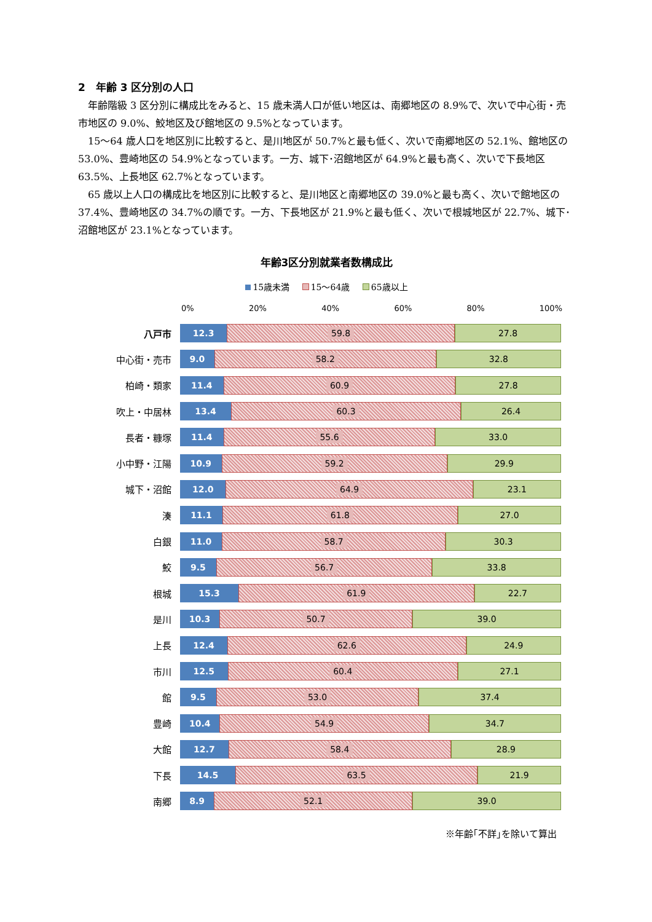2　年齢 3 区分別の人口
年齢階級 3 区分別に構成比をみると、15 歳未満人口が低い地区は、南郷地区の 8.9%で、次いで中心街・売市地区の 9.0%、鮫地区及び館地区の 9.5%となっています。
15～64 歳人口を地区別に比較すると、是川地区が 50.7%と最も低く、次いで南郷地区の 52.1%、館地区の 53.0%、豊崎地区の 54.9%となっています。一方、城下･沼館地区が 64.9%と最も高く、次いで下長地区 63.5%、上長地区 62.7%となっています。
65 歳以上人口の構成比を地区別に比較すると、是川地区と南郷地区の 39.0%と最も高く、次いで館地区の 37.4%、豊崎地区の 34.7%の順です。一方、下長地区が 21.9%と最も低く、次いで根城地区が 22.7%、城下･沼館地区が 23.1%となっています。
年齢3区分別就業者数構成比
15歳未満 15～64歳 65歳以上
0% 20% 40% 60% 80% 100%
八戸市
12.3 59.8 27.8
中心街・売市
9.0 58.2 32.8
柏崎・類家
11.4 60.9 27.8
吹上・中居林
13.4 60.3 26.4
長者・糠塚
11.4 55.6 33.0
小中野・江陽
10.9 59.2 29.9
城下・沼館
12.0 64.9 23.1
湊
11.1 61.8 27.0
白銀
11.0 58.7 30.3
鮫
9.5 56.7 33.8
根城
15.3 61.9 22.7
是川
10.3 50.7 39.0
上長
12.4 62.6 24.9
市川
12.5 60.4 27.1
館
9.5 53.0 37.4
豊崎
10.4 54.9 34.7
大館
12.7 58.4 28.9
下長
14.5 63.5 21.9
南郷
8.9 52.1 39.0
※年齢｢不詳｣を除いて算出